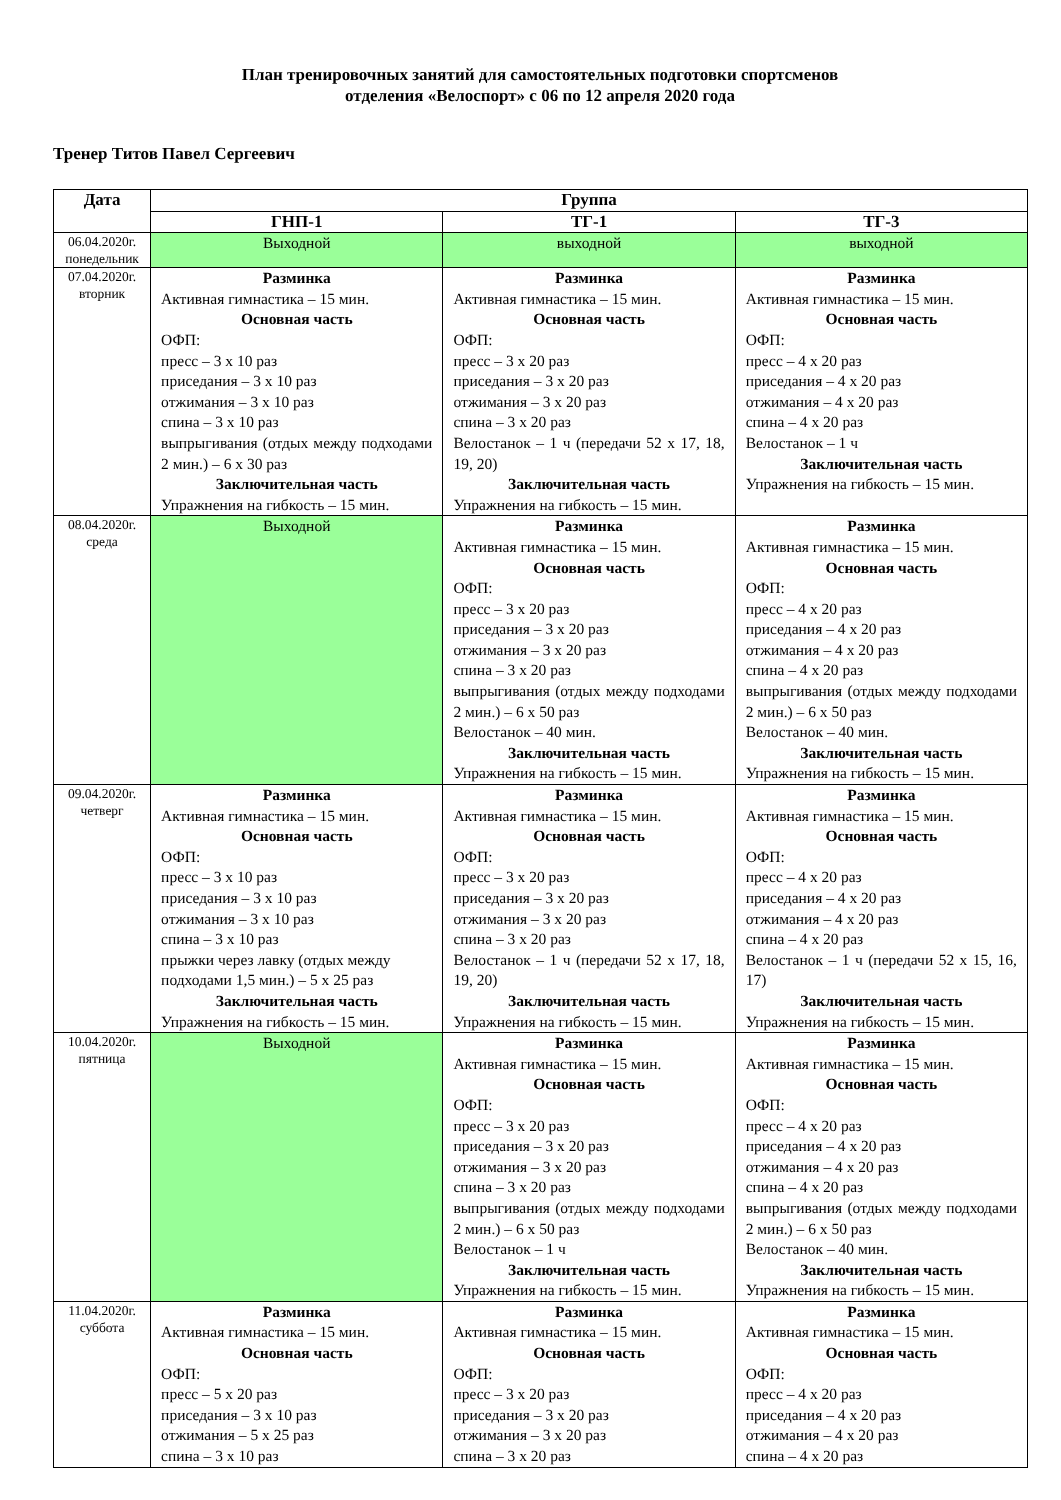План тренировочных занятий для самостоятельных подготовки спортсменов
отделения «Велоспорт» с 06 по 12 апреля 2020 года
Тренер Титов Павел Сергеевич
| Дата | Группа | | |
| --- | --- | --- | --- |
| | ГНП-1 | ТГ-1 | ТГ-3 |
| 06.04.2020г. понедельник | Выходной | выходной | выходной |
| 07.04.2020г. вторник | Разминка Активная гимнастика – 15 мин. Основная часть ОФП: пресс – 3 х 10 раз приседания – 3 х 10 раз отжимания – 3 х 10 раз спина – 3 х 10 раз выпрыгивания (отдых между подходами 2 мин.) – 6 х 30 раз Заключительная часть Упражнения на гибкость – 15 мин. | Разминка Активная гимнастика – 15 мин. Основная часть ОФП: пресс – 3 х 20 раз приседания – 3 х 20 раз отжимания – 3 х 20 раз спина – 3 х 20 раз Велостанок – 1 ч (передачи 52 х 17, 18, 19, 20) Заключительная часть Упражнения на гибкость – 15 мин. | Разминка Активная гимнастика – 15 мин. Основная часть ОФП: пресс – 4 х 20 раз приседания – 4 х 20 раз отжимания – 4 х 20 раз спина – 4 х 20 раз Велостанок – 1 ч Заключительная часть Упражнения на гибкость – 15 мин. |
| 08.04.2020г. среда | Выходной | Разминка Активная гимнастика – 15 мин. Основная часть ОФП: пресс – 3 х 20 раз приседания – 3 х 20 раз отжимания – 3 х 20 раз спина – 3 х 20 раз выпрыгивания (отдых между подходами 2 мин.) – 6 х 50 раз Велостанок – 40 мин. Заключительная часть Упражнения на гибкость – 15 мин. | Разминка Активная гимнастика – 15 мин. Основная часть ОФП: пресс – 4 х 20 раз приседания – 4 х 20 раз отжимания – 4 х 20 раз спина – 4 х 20 раз выпрыгивания (отдых между подходами 2 мин.) – 6 х 50 раз Велостанок – 40 мин. Заключительная часть Упражнения на гибкость – 15 мин. |
| 09.04.2020г. четверг | Разминка Активная гимнастика – 15 мин. Основная часть ОФП: пресс – 3 х 10 раз приседания – 3 х 10 раз отжимания – 3 х 10 раз спина – 3 х 10 раз прыжки через лавку (отдых между подходами 1,5 мин.) – 5 х 25 раз Заключительная часть Упражнения на гибкость – 15 мин. | Разминка Активная гимнастика – 15 мин. Основная часть ОФП: пресс – 3 х 20 раз приседания – 3 х 20 раз отжимания – 3 х 20 раз спина – 3 х 20 раз Велостанок – 1 ч (передачи 52 х 17, 18, 19, 20) Заключительная часть Упражнения на гибкость – 15 мин. | Разминка Активная гимнастика – 15 мин. Основная часть ОФП: пресс – 4 х 20 раз приседания – 4 х 20 раз отжимания – 4 х 20 раз спина – 4 х 20 раз Велостанок – 1 ч (передачи 52 х 15, 16, 17) Заключительная часть Упражнения на гибкость – 15 мин. |
| 10.04.2020г. пятница | Выходной | Разминка Активная гимнастика – 15 мин. Основная часть ОФП: пресс – 3 х 20 раз приседания – 3 х 20 раз отжимания – 3 х 20 раз спина – 3 х 20 раз выпрыгивания (отдых между подходами 2 мин.) – 6 х 50 раз Велостанок – 1 ч Заключительная часть Упражнения на гибкость – 15 мин. | Разминка Активная гимнастика – 15 мин. Основная часть ОФП: пресс – 4 х 20 раз приседания – 4 х 20 раз отжимания – 4 х 20 раз спина – 4 х 20 раз выпрыгивания (отдых между подходами 2 мин.) – 6 х 50 раз Велостанок – 40 мин. Заключительная часть Упражнения на гибкость – 15 мин. |
| 11.04.2020г. суббота | Разминка Активная гимнастика – 15 мин. Основная часть ОФП: пресс – 5 х 20 раз приседания – 3 х 10 раз отжимания – 5 х 25 раз спина – 3 х 10 раз | Разминка Активная гимнастика – 15 мин. Основная часть ОФП: пресс – 3 х 20 раз приседания – 3 х 20 раз отжимания – 3 х 20 раз спина – 3 х 20 раз | Разминка Активная гимнастика – 15 мин. Основная часть ОФП: пресс – 4 х 20 раз приседания – 4 х 20 раз отжимания – 4 х 20 раз спина – 4 х 20 раз |